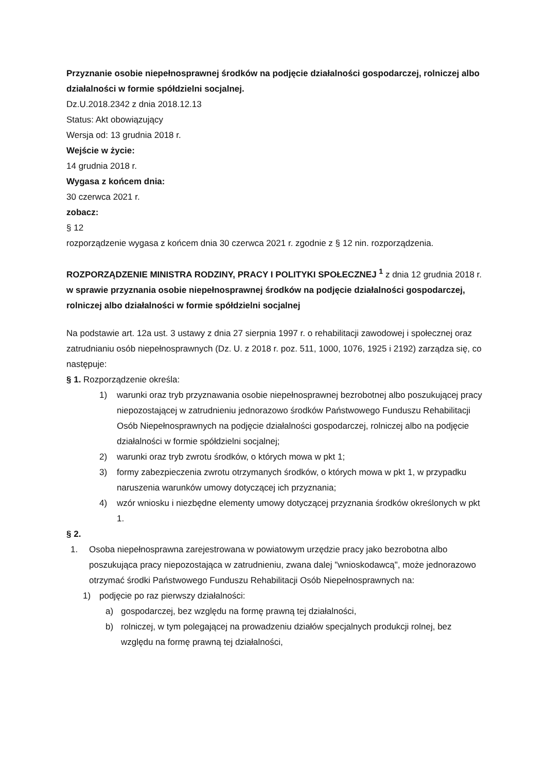Przyznanie osobie niepełnosprawnej środków na podjęcie działalności gospodarczej, rolniczej albo działalności w formie spółdzielni socjalnej.
Dz.U.2018.2342 z dnia 2018.12.13
Status: Akt obowiązujący
Wersja od: 13 grudnia 2018 r.
Wejście w życie:
14 grudnia 2018 r.
Wygasa z końcem dnia:
30 czerwca 2021 r.
zobacz:
§ 12
rozporządzenie wygasa z końcem dnia 30 czerwca 2021 r. zgodnie z § 12 nin. rozporządzenia.
ROZPORZĄDZENIE MINISTRA RODZINY, PRACY I POLITYKI SPOŁECZNEJ <sup>1</sup> z dnia 12 grudnia 2018 r. w sprawie przyznania osobie niepełnosprawnej środków na podjęcie działalności gospodarczej, rolniczej albo działalności w formie spółdzielni socjalnej
Na podstawie art. 12a ust. 3 ustawy z dnia 27 sierpnia 1997 r. o rehabilitacji zawodowej i społecznej oraz zatrudnianiu osób niepełnosprawnych (Dz. U. z 2018 r. poz. 511, 1000, 1076, 1925 i 2192) zarządza się, co następuje:
§ 1. Rozporządzenie określa:
1) warunki oraz tryb przyznawania osobie niepełnosprawnej bezrobotnej albo poszukującej pracy niepozostającej w zatrudnieniu jednorazowo środków Państwowego Funduszu Rehabilitacji Osób Niepełnosprawnych na podjęcie działalności gospodarczej, rolniczej albo na podjęcie działalności w formie spółdzielni socjalnej;
2) warunki oraz tryb zwrotu środków, o których mowa w pkt 1;
3) formy zabezpieczenia zwrotu otrzymanych środków, o których mowa w pkt 1, w przypadku naruszenia warunków umowy dotyczącej ich przyznania;
4) wzór wniosku i niezbędne elementy umowy dotyczącej przyznania środków określonych w pkt 1.
§ 2.
1. Osoba niepełnosprawna zarejestrowana w powiatowym urzędzie pracy jako bezrobotna albo poszukująca pracy niepozostająca w zatrudnieniu, zwana dalej "wnioskodawcą", może jednorazowo otrzymać środki Państwowego Funduszu Rehabilitacji Osób Niepełnosprawnych na:
1) podjęcie po raz pierwszy działalności:
a) gospodarczej, bez względu na formę prawną tej działalności,
b) rolniczej, w tym polegającej na prowadzeniu działów specjalnych produkcji rolnej, bez względu na formę prawną tej działalności,